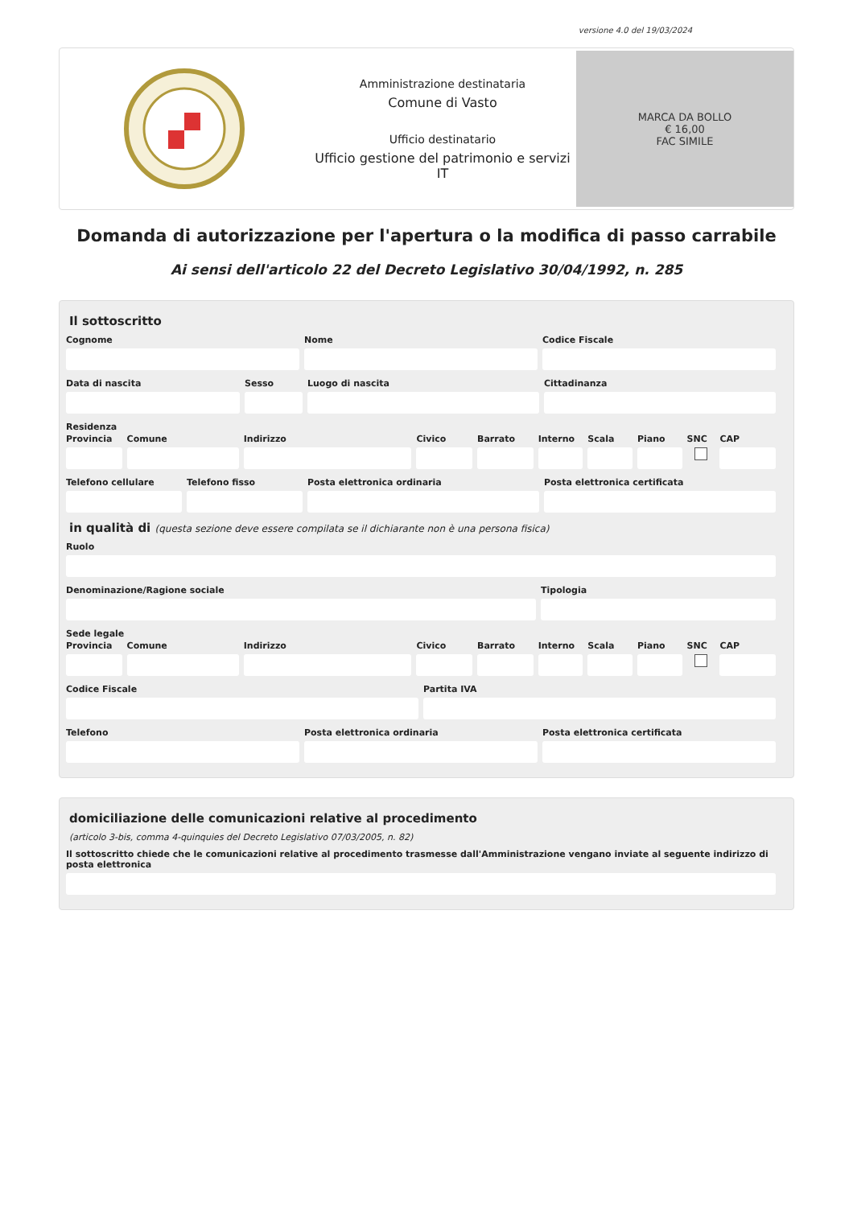versione 4.0 del 19/03/2024
Amministrazione destinataria
Comune di Vasto
Ufficio destinatario
Ufficio gestione del patrimonio e servizi IT
MARCA DA BOLLO
€ 16,00
FAC SIMILE
Domanda di autorizzazione per l'apertura o la modifica di passo carrabile
Ai sensi dell'articolo 22 del Decreto Legislativo 30/04/1992, n. 285
Il sottoscritto
Cognome Nome Codice Fiscale
Data di nascita Sesso Luogo di nascita Cittadinanza
Residenza
Provincia Comune Indirizzo Civico Barrato Interno Scala Piano SNC CAP
Telefono cellulare Telefono fisso Posta elettronica ordinaria Posta elettronica certificata
in qualità di (questa sezione deve essere compilata se il dichiarante non è una persona fisica)
Ruolo
Denominazione/Ragione sociale Tipologia
Sede legale
Provincia Comune Indirizzo Civico Barrato Interno Scala Piano SNC CAP
Codice Fiscale Partita IVA
Telefono Posta elettronica ordinaria Posta elettronica certificata
domiciliazione delle comunicazioni relative al procedimento
(articolo 3-bis, comma 4-quinquies del Decreto Legislativo 07/03/2005, n. 82)
Il sottoscritto chiede che le comunicazioni relative al procedimento trasmesse dall'Amministrazione vengano inviate al seguente indirizzo di posta elettronica